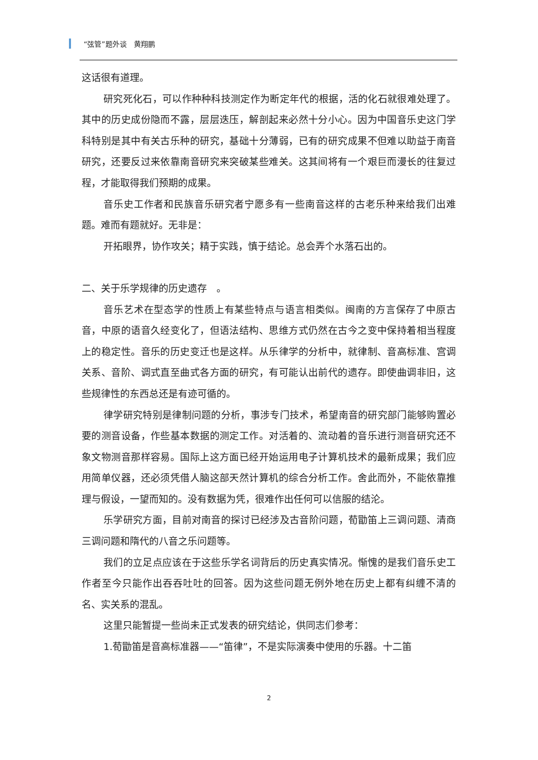“弦管”题外谈　黄翔鹏
这话很有道理。
研究死化石，可以作种种科技测定作为断定年代的根据，活的化石就很难处理了。其中的历史成份隐而不露，层层迭压，解剖起来必然十分小心。因为中国音乐史这门学科特别是其中有关古乐种的研究，基础十分薄弱，已有的研究成果不但难以助益于南音研究，还要反过来依靠南音研究来突破某些难关。这其间将有一个艰巨而漫长的往复过程，才能取得我们预期的成果。
音乐史工作者和民族音乐研究者宁愿多有一些南音这样的古老乐种来给我们出难题。难而有题就好。无非是：
开拓眼界，协作攻关；精于实践，慎于结论。总会弄个水落石出的。
二、关于乐学规律的历史遗存　。
音乐艺术在型态学的性质上有某些特点与语言相类似。闽南的方言保存了中原古音，中原的语音久经变化了，但语法结构、思维方式仍然在古今之变中保持着相当程度上的稳定性。音乐的历史变迁也是这样。从乐律学的分析中，就律制、音高标准、宫调关系、音阶、调式直至曲式各方面的研究，有可能认出前代的遗存。即使曲调非旧，这些规律性的东西总还是有迹可循的。
律学研究特别是律制问题的分析，事涉专门技术，希望南音的研究部门能够购置必要的测音设备，作些基本数据的测定工作。对活着的、流动着的音乐进行测音研究还不象文物测音那样容易。国际上这方面已经开始运用电子计算机技术的最新成果；我们应用简单仪器，还必须凭借人脑这部天然计算机的综合分析工作。舍此而外，不能依靠推理与假设，一望而知的。没有数据为凭，很难作出任何可以信服的结沦。
乐学研究方面，目前对南音的探讨已经涉及古音阶问题，荀勖笛上三调问题、清商三调问题和隋代的八音之乐问题等。
我们的立足点应该在于这些乐学名词背后的历史真实情况。惭愧的是我们音乐史工作者至今只能作出吞吞吐吐的回答。因为这些问题无例外地在历史上都有纠缠不清的名、实关系的混乱。
这里只能暂提一些尚未正式发表的研究结论，供同志们参考：
1.荀勖笛是音高标准器——“笛律”，不是实际演奏中使用的乐器。十二笛
2